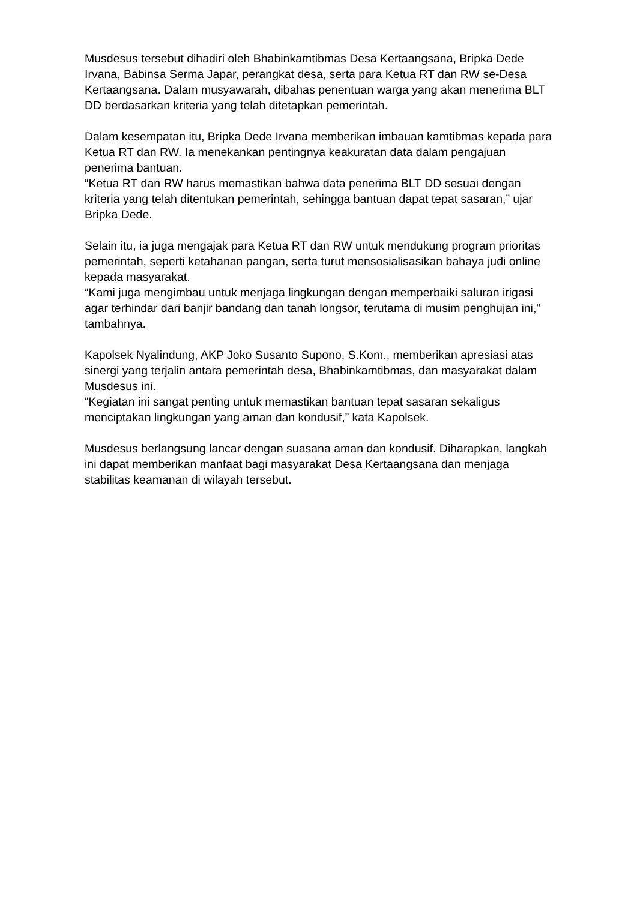Musdesus tersebut dihadiri oleh Bhabinkamtibmas Desa Kertaangsana, Bripka Dede Irvana, Babinsa Serma Japar, perangkat desa, serta para Ketua RT dan RW se-Desa Kertaangsana. Dalam musyawarah, dibahas penentuan warga yang akan menerima BLT DD berdasarkan kriteria yang telah ditetapkan pemerintah.
Dalam kesempatan itu, Bripka Dede Irvana memberikan imbauan kamtibmas kepada para Ketua RT dan RW. Ia menekankan pentingnya keakuratan data dalam pengajuan penerima bantuan.
“Ketua RT dan RW harus memastikan bahwa data penerima BLT DD sesuai dengan kriteria yang telah ditentukan pemerintah, sehingga bantuan dapat tepat sasaran,” ujar Bripka Dede.
Selain itu, ia juga mengajak para Ketua RT dan RW untuk mendukung program prioritas pemerintah, seperti ketahanan pangan, serta turut mensosialisasikan bahaya judi online kepada masyarakat.
“Kami juga mengimbau untuk menjaga lingkungan dengan memperbaiki saluran irigasi agar terhindar dari banjir bandang dan tanah longsor, terutama di musim penghujan ini,” tambahnya.
Kapolsek Nyalindung, AKP Joko Susanto Supono, S.Kom., memberikan apresiasi atas sinergi yang terjalin antara pemerintah desa, Bhabinkamtibmas, dan masyarakat dalam Musdesus ini.
“Kegiatan ini sangat penting untuk memastikan bantuan tepat sasaran sekaligus menciptakan lingkungan yang aman dan kondusif,” kata Kapolsek.
Musdesus berlangsung lancar dengan suasana aman dan kondusif. Diharapkan, langkah ini dapat memberikan manfaat bagi masyarakat Desa Kertaangsana dan menjaga stabilitas keamanan di wilayah tersebut.